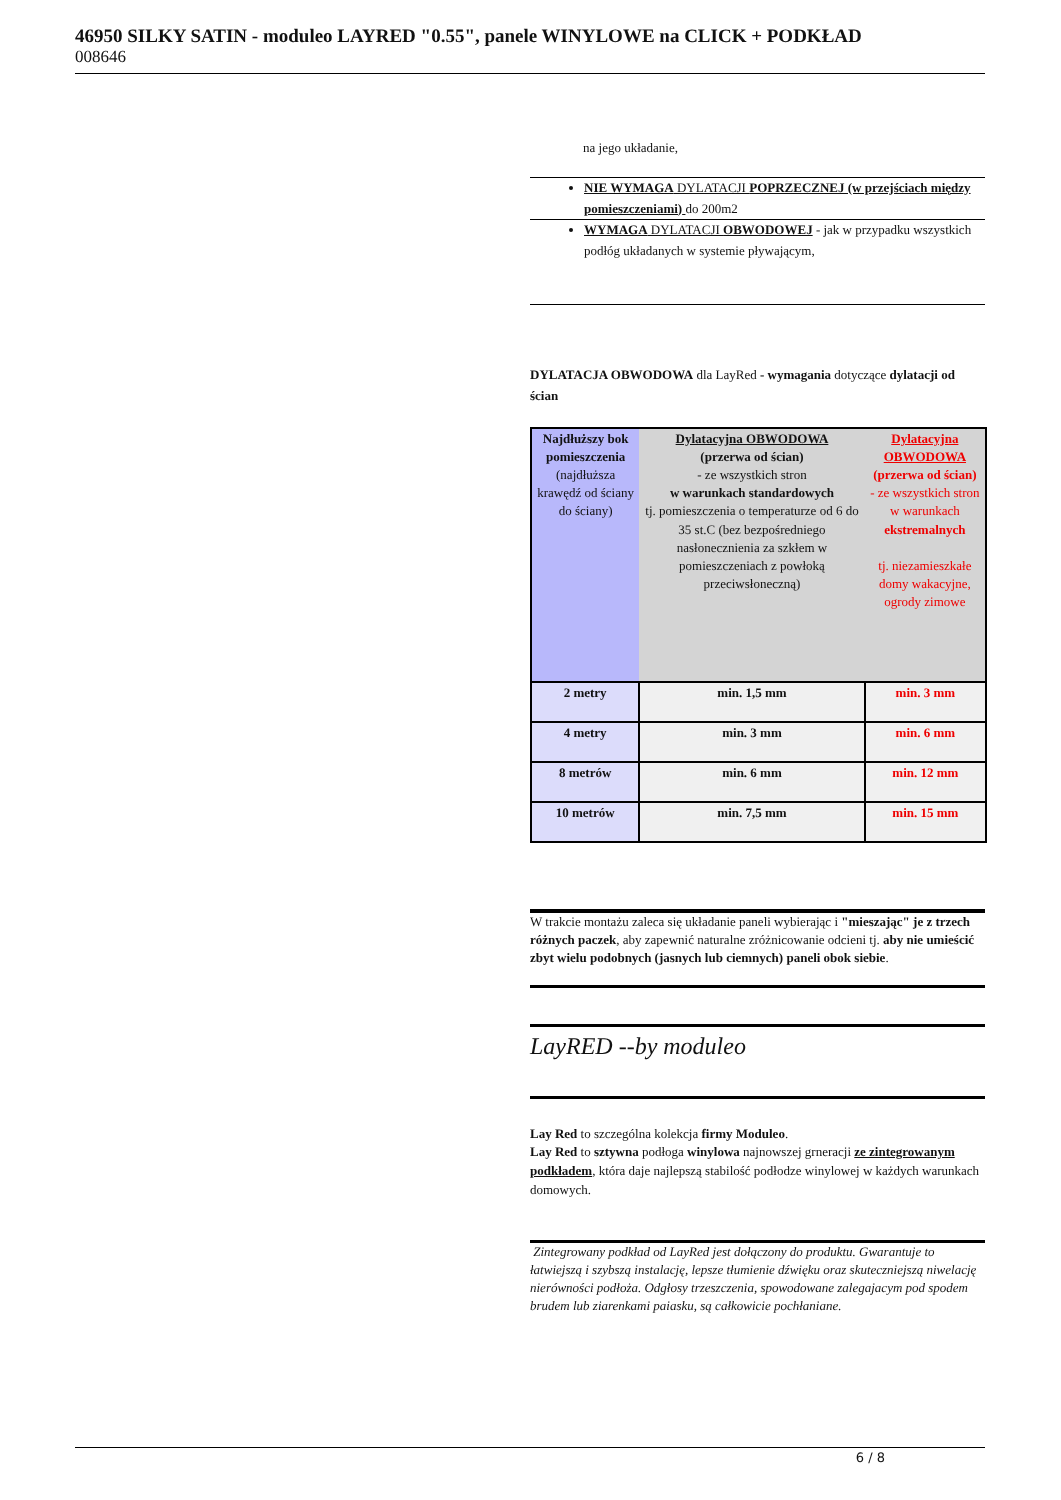46950 SILKY SATIN - moduleo LAYRED "0.55", panele WINYLOWE na CLICK + PODKŁAD
008646
na jego układanie,
NIE WYMAGA DYLATACJI POPRZECZNEJ (w przejściach między pomieszczeniami) do 200m2
WYMAGA DYLATACJI OBWODOWEJ - jak w przypadku wszystkich podłóg układanych w systemie pływającym,
DYLATACJA OBWODOWA dla LayRed - wymagania dotyczące dylatacji od ścian
| Najdłuższy bok pomieszczenia (najdłuższa krawędź od ściany do ściany) | Dylatacyjna OBWODOWA (przerwa od ścian) - ze wszystkich stron w warunkach standardowych tj. pomieszczenia o temperaturze od 6 do 35 st.C (bez bezpośredniego nasłonecznienia za szkłem w pomieszczeniach z powłoką przeciwsłoneczną) | Dylatacyjna OBWODOWA (przerwa od ścian) - ze wszystkich stron w warunkach ekstremalnych tj. niezamieszkałe domy wakacyjne, ogrody zimowe |
| 2 metry | min. 1,5 mm | min. 3 mm |
| 4 metry | min. 3 mm | min. 6 mm |
| 8 metrów | min. 6 mm | min. 12 mm |
| 10 metrów | min. 7,5 mm | min. 15 mm |
W trakcie montażu zaleca się układanie paneli wybierając i "mieszając" je z trzech różnych paczek, aby zapewnić naturalne zróżnicowanie odcieni tj. aby nie umieścić zbyt wielu podobnych (jasnych lub ciemnych) paneli obok siebie.
LayRED --by moduleo
Lay Red to szczególna kolekcja firmy Moduleo.
Lay Red to sztywna podłoga winylowa najnowszej grneracji ze zintegrowanym podkładem, która daje najlepszą stabilość podłodze winylowej w każdych warunkach domowych.
Zintegrowany podkład od LayRed jest dołączony do produktu. Gwarantuje to łatwiejszą i szybszą instalację, lepsze tłumienie dźwięku oraz skuteczniejszą niwelację nierówności podłoża. Odgłosy trzeszczenia, spowodowane zalegajacym pod spodem brudem lub ziarenkami paiasku, są całkowicie pochłaniane.
6 / 8